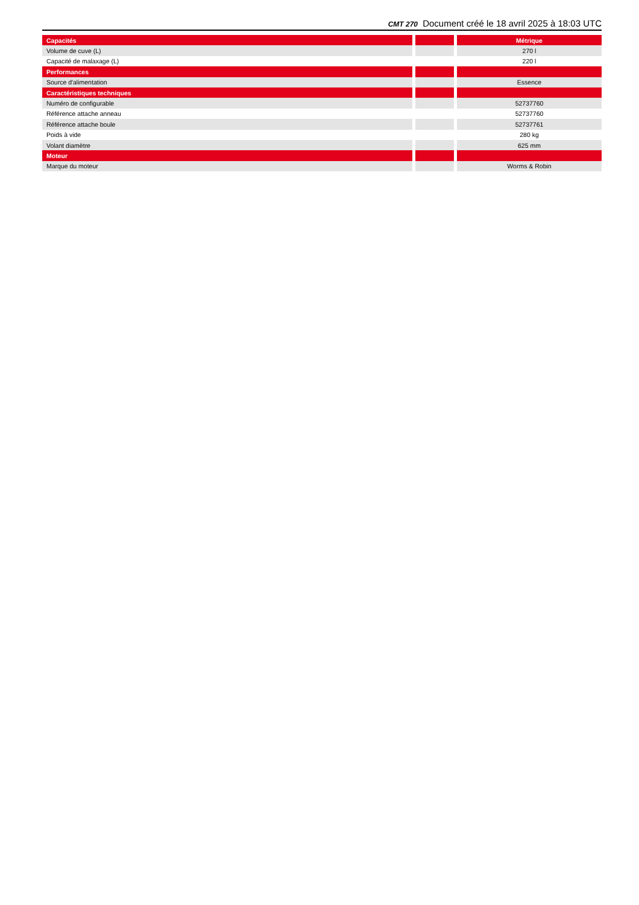CMT 270 Document créé le 18 avril 2025 à 18:03 UTC
| Capacités | | | | Métrique |
| Volume de cuve (L) | | | | 270 l |
| Capacité de malaxage (L) | | | | 220 l |
| Performances | | | | |
| Source d'alimentation | | | | Essence |
| Caractéristiques techniques | | | | |
| Numéro de configurable | | | | 52737760 |
| Référence attache anneau | | | | 52737760 |
| Référence attache boule | | | | 52737761 |
| Poids à vide | | | | 280 kg |
| Volant diamètre | | | | 625 mm |
| Moteur | | | | |
| Marque du moteur | | | | Worms & Robin |